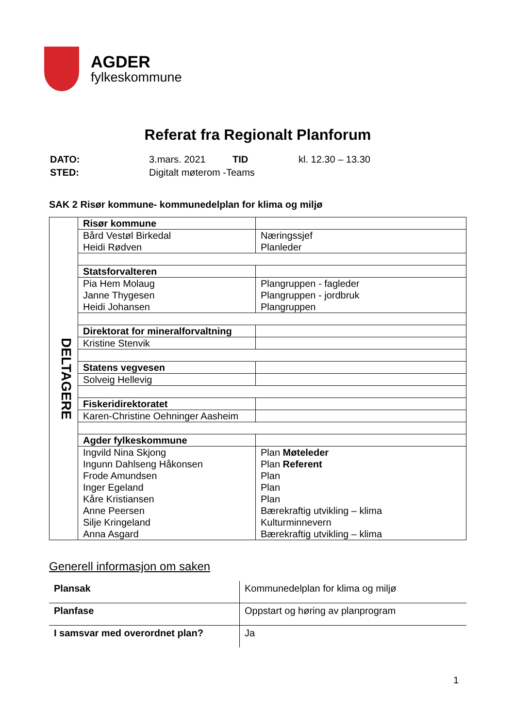AGDER
fylkeskommune
Referat fra Regionalt Planforum
| DATO: | 3.mars. 2021 | TID | kl. 12.30 – 13.30 |
| STED: | Digitalt møterom -Teams | | |
SAK 2 Risør kommune- kommunedelplan for klima og miljø
| DELTAGERE | Risør kommune | |
| | Bård Vestøl Birkedal Heidi Rødven | Næringssjef Planleder |
| | Statsforvalteren | |
| | Pia Hem Molaug Janne Thygesen Heidi Johansen | Plangruppen - fagleder Plangruppen - jordbruk Plangruppen |
| | Direktorat for mineralforvaltning | |
| | Kristine Stenvik | |
| | Statens vegvesen | |
| | Solveig Hellevig | |
| | Fiskeridirektoratet | |
| | Karen-Christine Oehninger Aasheim | |
| | Agder fylkeskommune | |
| | Ingvild Nina Skjong Ingunn Dahlseng Håkonsen Frode Amundsen Inger Egeland Kåre Kristiansen Anne Peersen Silje Kringeland Anna Asgard | Plan Møteleder Plan Referent Plan Plan Plan Bærekraftig utvikling – klima Kulturminnevern Bærekraftig utvikling – klima |
Generell informasjon om saken
| Plansak | Kommunedelplan for klima og miljø |
| Planfase | Oppstart og høring av planprogram |
| I samsvar med overordnet plan? | Ja |
1